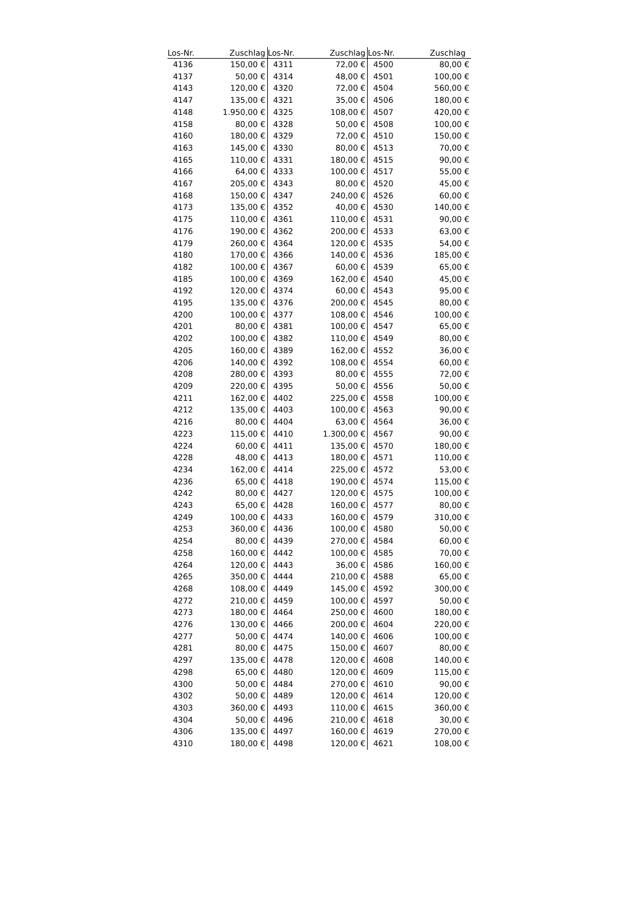| Los-Nr. | Zuschlag | Los-Nr. | Zuschlag | Los-Nr. | Zuschlag |
| --- | --- | --- | --- | --- | --- |
| 4136 | 150,00 € | 4311 | 72,00 € | 4500 | 80,00 € |
| 4137 | 50,00 € | 4314 | 48,00 € | 4501 | 100,00 € |
| 4143 | 120,00 € | 4320 | 72,00 € | 4504 | 560,00 € |
| 4147 | 135,00 € | 4321 | 35,00 € | 4506 | 180,00 € |
| 4148 | 1.950,00 € | 4325 | 108,00 € | 4507 | 420,00 € |
| 4158 | 80,00 € | 4328 | 50,00 € | 4508 | 100,00 € |
| 4160 | 180,00 € | 4329 | 72,00 € | 4510 | 150,00 € |
| 4163 | 145,00 € | 4330 | 80,00 € | 4513 | 70,00 € |
| 4165 | 110,00 € | 4331 | 180,00 € | 4515 | 90,00 € |
| 4166 | 64,00 € | 4333 | 100,00 € | 4517 | 55,00 € |
| 4167 | 205,00 € | 4343 | 80,00 € | 4520 | 45,00 € |
| 4168 | 150,00 € | 4347 | 240,00 € | 4526 | 60,00 € |
| 4173 | 135,00 € | 4352 | 40,00 € | 4530 | 140,00 € |
| 4175 | 110,00 € | 4361 | 110,00 € | 4531 | 90,00 € |
| 4176 | 190,00 € | 4362 | 200,00 € | 4533 | 63,00 € |
| 4179 | 260,00 € | 4364 | 120,00 € | 4535 | 54,00 € |
| 4180 | 170,00 € | 4366 | 140,00 € | 4536 | 185,00 € |
| 4182 | 100,00 € | 4367 | 60,00 € | 4539 | 65,00 € |
| 4185 | 100,00 € | 4369 | 162,00 € | 4540 | 45,00 € |
| 4192 | 120,00 € | 4374 | 60,00 € | 4543 | 95,00 € |
| 4195 | 135,00 € | 4376 | 200,00 € | 4545 | 80,00 € |
| 4200 | 100,00 € | 4377 | 108,00 € | 4546 | 100,00 € |
| 4201 | 80,00 € | 4381 | 100,00 € | 4547 | 65,00 € |
| 4202 | 100,00 € | 4382 | 110,00 € | 4549 | 80,00 € |
| 4205 | 160,00 € | 4389 | 162,00 € | 4552 | 36,00 € |
| 4206 | 140,00 € | 4392 | 108,00 € | 4554 | 60,00 € |
| 4208 | 280,00 € | 4393 | 80,00 € | 4555 | 72,00 € |
| 4209 | 220,00 € | 4395 | 50,00 € | 4556 | 50,00 € |
| 4211 | 162,00 € | 4402 | 225,00 € | 4558 | 100,00 € |
| 4212 | 135,00 € | 4403 | 100,00 € | 4563 | 90,00 € |
| 4216 | 80,00 € | 4404 | 63,00 € | 4564 | 36,00 € |
| 4223 | 115,00 € | 4410 | 1.300,00 € | 4567 | 90,00 € |
| 4224 | 60,00 € | 4411 | 135,00 € | 4570 | 180,00 € |
| 4228 | 48,00 € | 4413 | 180,00 € | 4571 | 110,00 € |
| 4234 | 162,00 € | 4414 | 225,00 € | 4572 | 53,00 € |
| 4236 | 65,00 € | 4418 | 190,00 € | 4574 | 115,00 € |
| 4242 | 80,00 € | 4427 | 120,00 € | 4575 | 100,00 € |
| 4243 | 65,00 € | 4428 | 160,00 € | 4577 | 80,00 € |
| 4249 | 100,00 € | 4433 | 160,00 € | 4579 | 310,00 € |
| 4253 | 360,00 € | 4436 | 100,00 € | 4580 | 50,00 € |
| 4254 | 80,00 € | 4439 | 270,00 € | 4584 | 60,00 € |
| 4258 | 160,00 € | 4442 | 100,00 € | 4585 | 70,00 € |
| 4264 | 120,00 € | 4443 | 36,00 € | 4586 | 160,00 € |
| 4265 | 350,00 € | 4444 | 210,00 € | 4588 | 65,00 € |
| 4268 | 108,00 € | 4449 | 145,00 € | 4592 | 300,00 € |
| 4272 | 210,00 € | 4459 | 100,00 € | 4597 | 50,00 € |
| 4273 | 180,00 € | 4464 | 250,00 € | 4600 | 180,00 € |
| 4276 | 130,00 € | 4466 | 200,00 € | 4604 | 220,00 € |
| 4277 | 50,00 € | 4474 | 140,00 € | 4606 | 100,00 € |
| 4281 | 80,00 € | 4475 | 150,00 € | 4607 | 80,00 € |
| 4297 | 135,00 € | 4478 | 120,00 € | 4608 | 140,00 € |
| 4298 | 65,00 € | 4480 | 120,00 € | 4609 | 115,00 € |
| 4300 | 50,00 € | 4484 | 270,00 € | 4610 | 90,00 € |
| 4302 | 50,00 € | 4489 | 120,00 € | 4614 | 120,00 € |
| 4303 | 360,00 € | 4493 | 110,00 € | 4615 | 360,00 € |
| 4304 | 50,00 € | 4496 | 210,00 € | 4618 | 30,00 € |
| 4306 | 135,00 € | 4497 | 160,00 € | 4619 | 270,00 € |
| 4310 | 180,00 € | 4498 | 120,00 € | 4621 | 108,00 € |